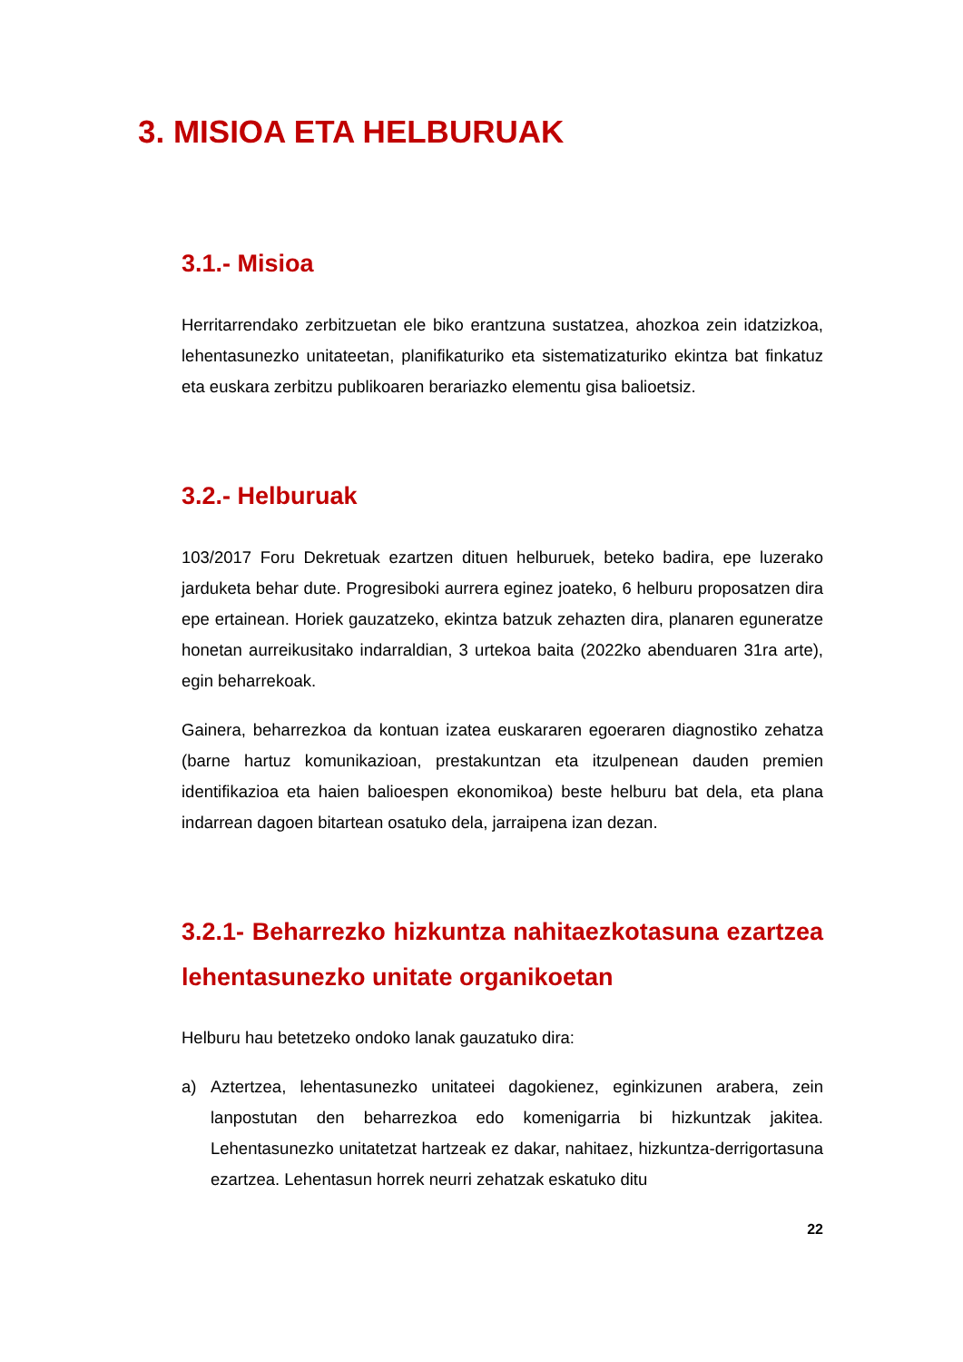3. MISIOA ETA HELBURUAK
3.1.- Misioa
Herritarrendako zerbitzuetan ele biko erantzuna sustatzea, ahozkoa zein idatzizkoa, lehentasunezko unitateetan, planifikaturiko eta sistematizaturiko ekintza bat finkatuz eta euskara zerbitzu publikoaren berariazko elementu gisa balioetsiz.
3.2.- Helburuak
103/2017 Foru Dekretuak ezartzen dituen helburuek, beteko badira, epe luzerako jarduketa behar dute. Progresiboki aurrera eginez joateko, 6 helburu proposatzen dira epe ertainean. Horiek gauzatzeko, ekintza batzuk zehazten dira, planaren eguneratze honetan aurreikusitako indarraldian, 3 urtekoa baita (2022ko abenduaren 31ra arte), egin beharrekoak.
Gainera, beharrezkoa da kontuan izatea euskararen egoeraren diagnostiko zehatza (barne hartuz komunikazioan, prestakuntzan eta itzulpenean dauden premien identifikazioa eta haien balioespen ekonomikoa) beste helburu bat dela, eta plana indarrean dagoen bitartean osatuko dela, jarraipena izan dezan.
3.2.1- Beharrezko hizkuntza nahitaezkotasuna ezartzea lehentasunezko unitate organikoetan
Helburu hau betetzeko ondoko lanak gauzatuko dira:
a) Aztertzea, lehentasunezko unitateei dagokienez, eginkizunen arabera, zein lanpostutan den beharrezkoa edo komenigarria bi hizkuntzak jakitea. Lehentasunezko unitatetzat hartzeak ez dakar, nahitaez, hizkuntza-derrigortasuna ezartzea. Lehentasun horrek neurri zehatzak eskatuko ditu
22